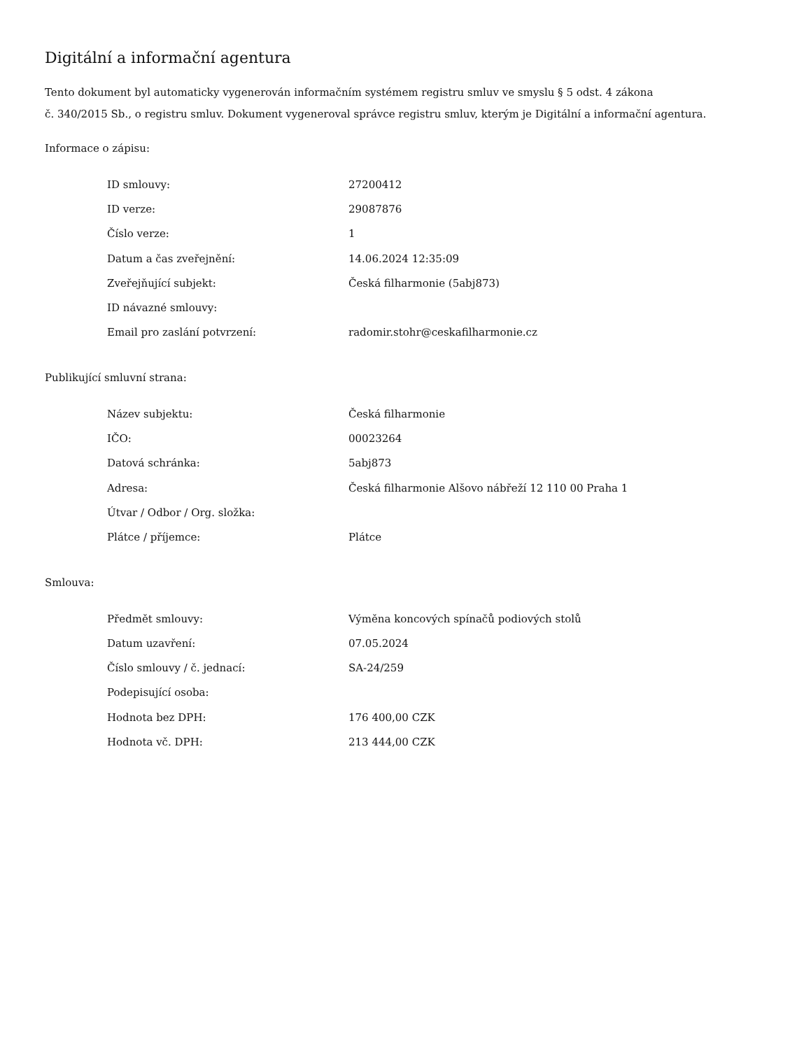Digitální a informační agentura
Tento dokument byl automaticky vygenerován informačním systémem registru smluv ve smyslu § 5 odst. 4 zákona
č. 340/2015 Sb., o registru smluv. Dokument vygeneroval správce registru smluv, kterým je Digitální a informační agentura.
Informace o zápisu:
| ID smlouvy: | 27200412 |
| ID verze: | 29087876 |
| Číslo verze: | 1 |
| Datum a čas zveřejnění: | 14.06.2024 12:35:09 |
| Zveřejňující subjekt: | Česká filharmonie (5abj873) |
| ID návazné smlouvy: | |
| Email pro zaslání potvrzení: | radomir.stohr@ceskafilharmonie.cz |
Publikující smluvní strana:
| Název subjektu: | Česká filharmonie |
| IČO: | 00023264 |
| Datová schránka: | 5abj873 |
| Adresa: | Česká filharmonie Alšovo nábřeží 12 110 00 Praha 1 |
| Útvar / Odbor / Org. složka: | |
| Plátce / příjemce: | Plátce |
Smlouva:
| Předmět smlouvy: | Výměna koncových spínačů podiových stolů |
| Datum uzavření: | 07.05.2024 |
| Číslo smlouvy / č. jednací: | SA-24/259 |
| Podepisující osoba: | |
| Hodnota bez DPH: | 176 400,00 CZK |
| Hodnota vč. DPH: | 213 444,00 CZK |